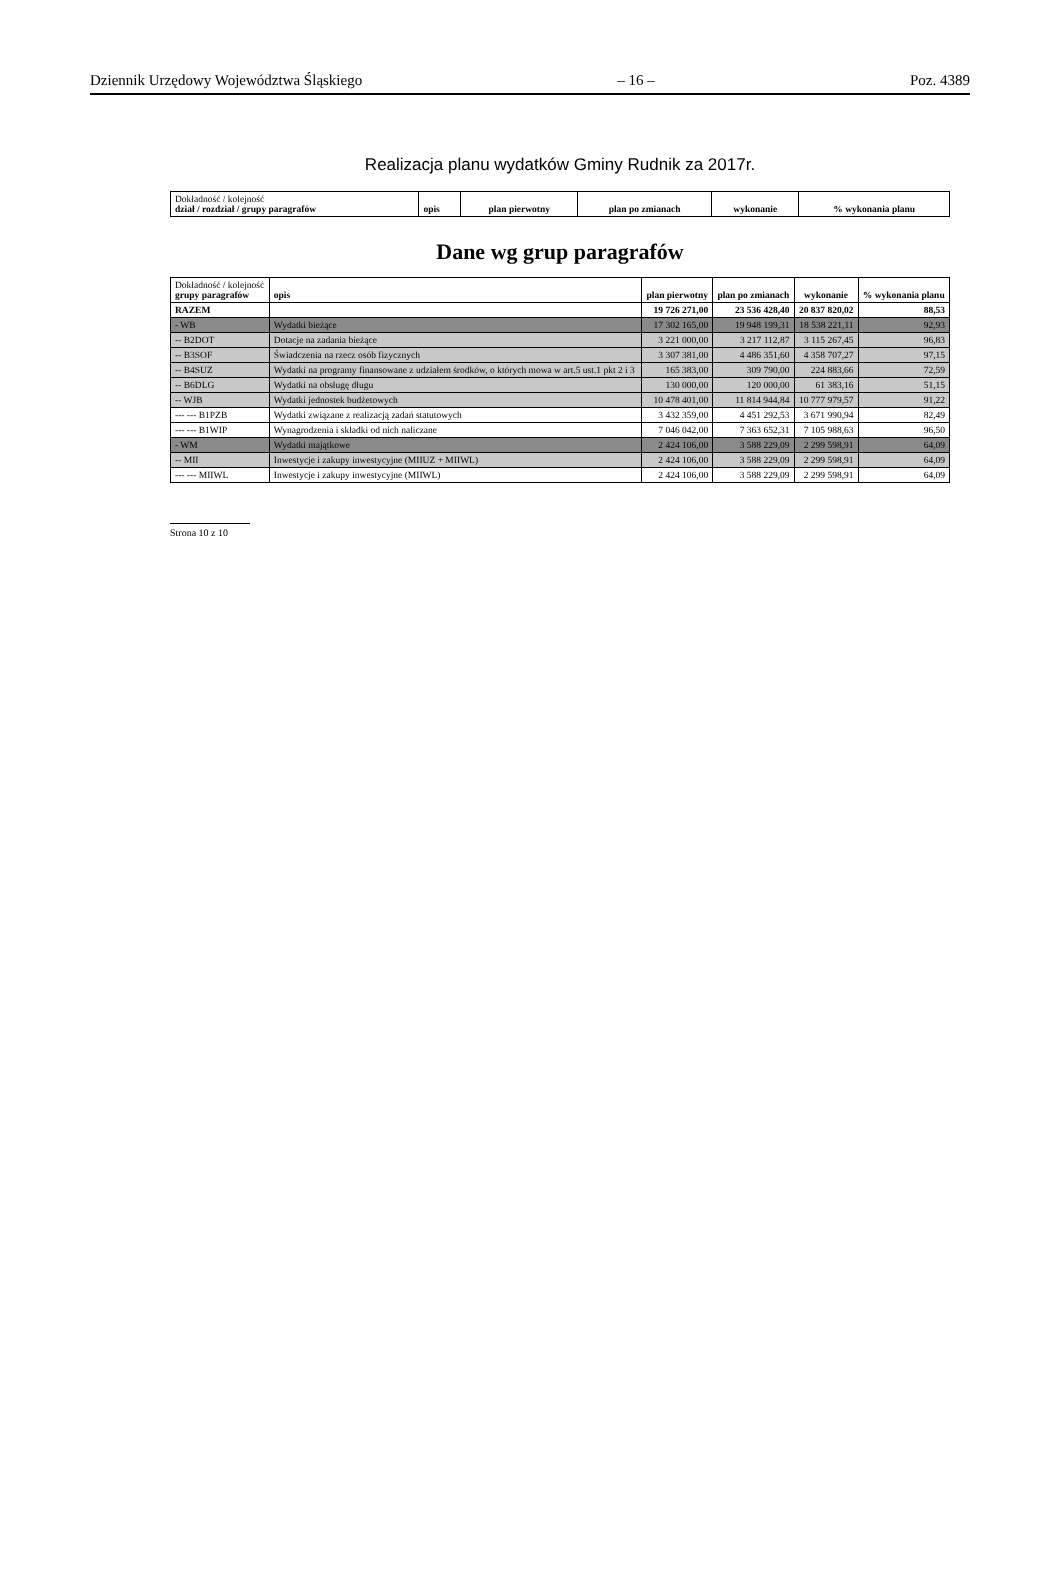Dziennik Urzędowy Województwa Śląskiego – 16 – Poz. 4389
Realizacja planu wydatków Gminy Rudnik za 2017r.
| Dokładność / kolejność dział / rozdział / grupy paragrafów | opis | plan pierwotny | plan po zmianach | wykonanie | % wykonania planu |
| --- | --- | --- | --- | --- | --- |
Dane wg grup paragrafów
| Dokładność / kolejność grupy paragrafów | opis | plan pierwotny | plan po zmianach | wykonanie | % wykonania planu |
| --- | --- | --- | --- | --- | --- |
| RAZEM | | 19 726 271,00 | 23 536 428,40 | 20 837 820,02 | 88,53 |
| - WB | Wydatki bieżące | 17 302 165,00 | 19 948 199,31 | 18 538 221,11 | 92,93 |
| -- B2DOT | Dotacje na zadania bieżące | 3 221 000,00 | 3 217 112,87 | 3 115 267,45 | 96,83 |
| -- B3SOF | Świadczenia na rzecz osób fizycznych | 3 307 381,00 | 4 486 351,60 | 4 358 707,27 | 97,15 |
| -- B4SUZ | Wydatki na programy finansowane z udziałem środków, o których mowa w art.5 ust.1 pkt 2 i 3 | 165 383,00 | 309 790,00 | 224 883,66 | 72,59 |
| -- B6DLG | Wydatki na obsługę długu | 130 000,00 | 120 000,00 | 61 383,16 | 51,15 |
| -- WJB | Wydatki jednostek budżetowych | 10 478 401,00 | 11 814 944,84 | 10 777 979,57 | 91,22 |
| --- --- B1PZB | Wydatki związane z realizacją zadań statutowych | 3 432 359,00 | 4 451 292,53 | 3 671 990,94 | 82,49 |
| --- --- B1WIP | Wynagrodzenia i składki od nich naliczane | 7 046 042,00 | 7 363 652,31 | 7 105 988,63 | 96,50 |
| - WM | Wydatki majątkowe | 2 424 106,00 | 3 588 229,09 | 2 299 598,91 | 64,09 |
| -- MII | Inwestycje i zakupy inwestycyjne (MIIUZ + MIIWL) | 2 424 106,00 | 3 588 229,09 | 2 299 598,91 | 64,09 |
| --- --- MIIWL | Inwestycje i zakupy inwestycyjne (MIIWL) | 2 424 106,00 | 3 588 229,09 | 2 299 598,91 | 64,09 |
Strona 10 z 10